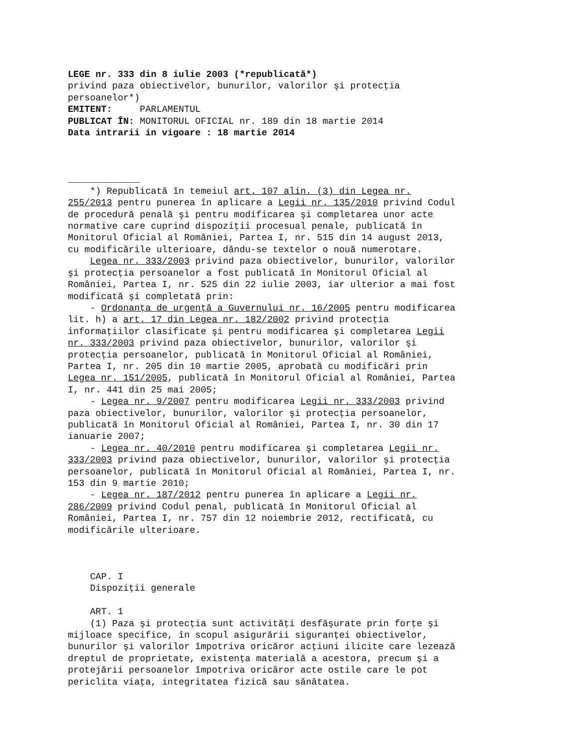LEGE nr. 333 din 8 iulie 2003 (*republicată*)
privind paza obiectivelor, bunurilor, valorilor şi protecţia persoanelor*)
EMITENT: PARLAMENTUL
PUBLICAT ÎN: MONITORUL OFICIAL nr. 189 din 18 martie 2014
Data intrarii in vigoare : 18 martie 2014
_____________
*) Republicată în temeiul art. 107 alin. (3) din Legea nr. 255/2013 pentru punerea în aplicare a Legii nr. 135/2010 privind Codul de procedură penală şi pentru modificarea şi completarea unor acte normative care cuprind dispoziţii procesual penale, publicată în Monitorul Oficial al României, Partea I, nr. 515 din 14 august 2013, cu modificările ulterioare, dându-se textelor o nouă numerotare.
Legea nr. 333/2003 privind paza obiectivelor, bunurilor, valorilor şi protecţia persoanelor a fost publicată în Monitorul Oficial al României, Partea I, nr. 525 din 22 iulie 2003, iar ulterior a mai fost modificată şi completată prin:
- Ordonanţa de urgenţă a Guvernului nr. 16/2005 pentru modificarea lit. h) a art. 17 din Legea nr. 182/2002 privind protecţia informaţiilor clasificate şi pentru modificarea şi completarea Legii nr. 333/2003 privind paza obiectivelor, bunurilor, valorilor şi protecţia persoanelor, publicată în Monitorul Oficial al României, Partea I, nr. 205 din 10 martie 2005, aprobată cu modificări prin Legea nr. 151/2005, publicată în Monitorul Oficial al României, Partea I, nr. 441 din 25 mai 2005;
- Legea nr. 9/2007 pentru modificarea Legii nr. 333/2003 privind paza obiectivelor, bunurilor, valorilor şi protecţia persoanelor, publicată în Monitorul Oficial al României, Partea I, nr. 30 din 17 ianuarie 2007;
- Legea nr. 40/2010 pentru modificarea şi completarea Legii nr. 333/2003 privind paza obiectivelor, bunurilor, valorilor şi protecţia persoanelor, publicată în Monitorul Oficial al României, Partea I, nr. 153 din 9 martie 2010;
- Legea nr. 187/2012 pentru punerea în aplicare a Legii nr. 286/2009 privind Codul penal, publicată în Monitorul Oficial al României, Partea I, nr. 757 din 12 noiembrie 2012, rectificată, cu modificările ulterioare.
CAP. I
Dispoziţii generale
ART. 1
(1) Paza şi protecţia sunt activităţi desfăşurate prin forţe şi mijloace specifice, în scopul asigurării siguranţei obiectivelor, bunurilor şi valorilor împotriva oricăror acţiuni ilicite care lezează dreptul de proprietate, existenţa materială a acestora, precum şi a protejării persoanelor împotriva oricăror acte ostile care le pot periclita viaţa, integritatea fizică sau sănătatea.